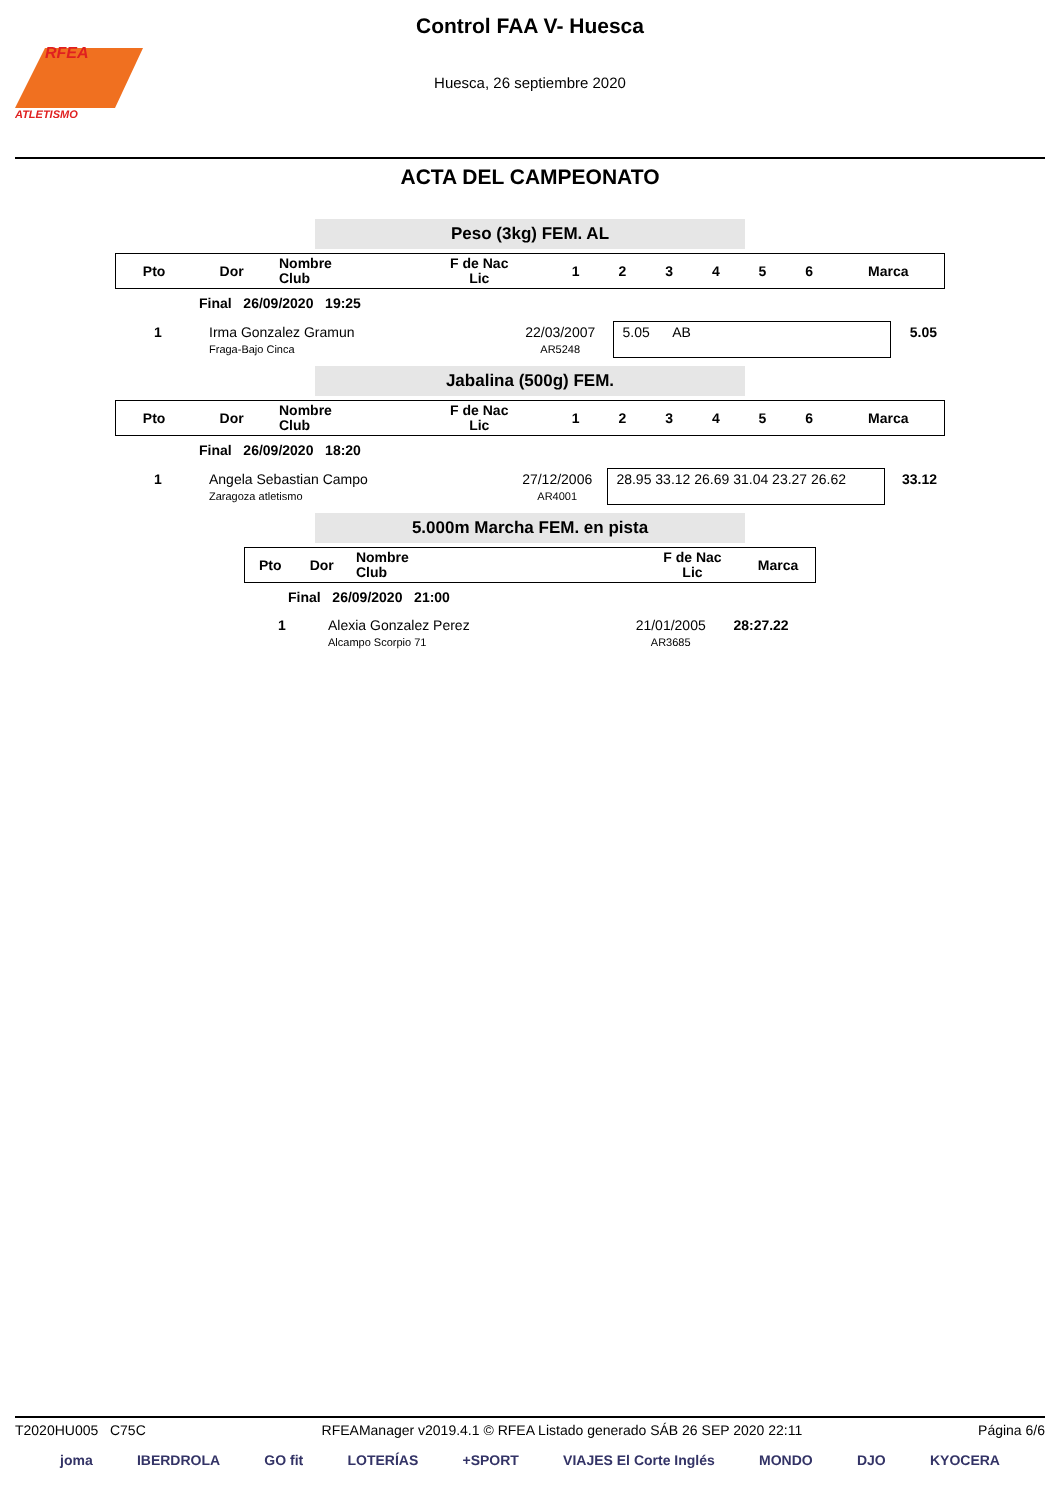RFEA
ATLETISMO
Control FAA V- Huesca
Huesca, 26 septiembre 2020
ACTA DEL CAMPEONATO
Peso (3kg) FEM. AL
| Pto | Dor | Nombre Club | F de Nac Lic | 1 | 2 | 3 | 4 | 5 | 6 | Marca |
| --- | --- | --- | --- | --- | --- | --- | --- | --- | --- | --- |
| | Final 26/09/2020 19:25 |
| 1 | Irma Gonzalez Gramun Fraga-Bajo Cinca | 22/03/2007 AR5248 | 5.05 AB | 5.05 |
Jabalina (500g) FEM.
| Pto | Dor | Nombre Club | F de Nac Lic | 1 | 2 | 3 | 4 | 5 | 6 | Marca |
| --- | --- | --- | --- | --- | --- | --- | --- | --- | --- | --- |
| | Final 26/09/2020 18:20 |
| 1 | Angela Sebastian Campo Zaragoza atletismo | 27/12/2006 AR4001 | 28.95 33.12 26.69 31.04 23.27 26.62 | 33.12 |
5.000m Marcha FEM. en pista
| Pto | Dor | Nombre Club | F de Nac Lic | Marca |
| --- | --- | --- | --- | --- |
| | Final 26/09/2020 21:00 |
| 1 | Alexia Gonzalez Perez Alcampo Scorpio 71 | 21/01/2005 AR3685 | 28:27.22 |
T2020HU005 C75C RFEAManager v2019.4.1 © RFEA Listado generado SÁB 26 SEP 2020 22:11 Página 6/6
joma IBERDROLA GO fit LOTERÍAS +SPORT VIAJES El Corte Inglés MONDO DJO KYOCERA